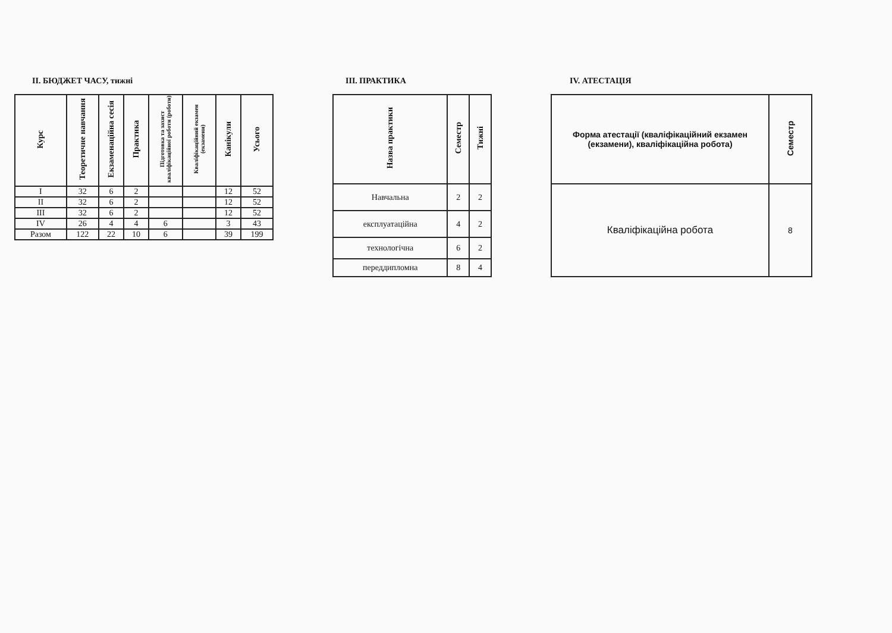II. БЮДЖЕТ ЧАСУ, тижні
| Курс | Теоретичне навчання | Екзаменаційна сесія | Практика | Підготовка та захист кваліфікаційної роботи (роботи) | Кваліфікаційний екзамен (екзамени) | Канікули | Усього |
| --- | --- | --- | --- | --- | --- | --- | --- |
| I | 32 | 6 | 2 | | | 12 | 52 |
| II | 32 | 6 | 2 | | | 12 | 52 |
| III | 32 | 6 | 2 | | | 12 | 52 |
| IV | 26 | 4 | 4 | 6 | | 3 | 43 |
| Разом | 122 | 22 | 10 | 6 | | 39 | 199 |
III. ПРАКТИКА
| Назва практики | Семестр | Тижні |
| --- | --- | --- |
| Навчальна | 2 | 2 |
| експлуатаційна | 4 | 2 |
| технологічна | 6 | 2 |
| переддипломна | 8 | 4 |
IV. АТЕСТАЦІЯ
| Форма атестації (кваліфікаційний екзамен (екзамени), кваліфікаційна робота) | Семестр |
| --- | --- |
| Кваліфікаційна робота | 8 |